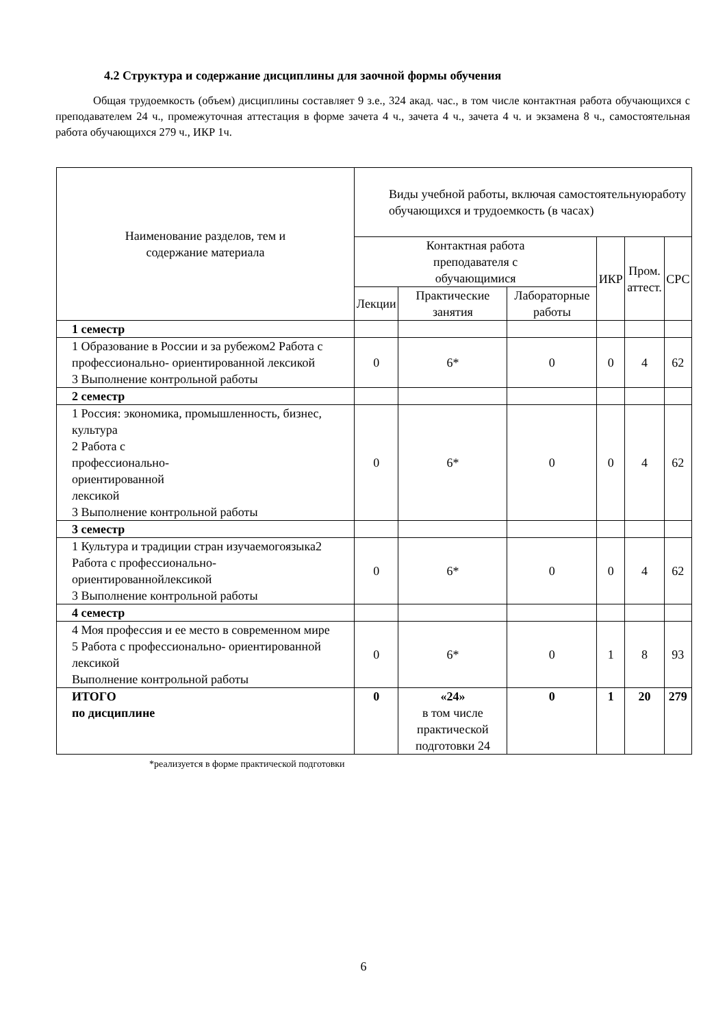4.2 Структура и содержание дисциплины для заочной формы обучения
Общая трудоемкость (объем) дисциплины составляет 9 з.е., 324 акад. час., в том числе контактная работа обучающихся с преподавателем 24 ч., промежуточная аттестация в форме зачета 4 ч., зачета 4 ч., зачета 4 ч. и экзамена 8 ч., самостоятельная работа обучающихся 279 ч., ИКР 1ч.
| Наименование разделов, тем и содержание материала | Виды учебной работы, включая самостоятельнуюработу обучающихся и трудоемкость (в часах) | | | | | |
| --- | --- | --- | --- | --- | --- | --- |
| | Контактная работа преподавателя с обучающимися | | | ИКР | Пром. аттест. | СРС |
| | Лекции | Практические занятия | Лабораторные работы | | | |
| 1 семестр | | | | | | |
| 1 Образование в России и за рубежом2 Работа с профессионально- ориентированной лексикой 3 Выполнение контрольной работы | 0 | 6* | 0 | 0 | 4 | 62 |
| 2 семестр | | | | | | |
| 1 Россия: экономика, промышленность, бизнес, культура 2 Работа с профессионально- ориентированной лексикой 3 Выполнение контрольной работы | 0 | 6* | 0 | 0 | 4 | 62 |
| 3 семестр | | | | | | |
| 1 Культура и традиции стран изучаемогоязыка2 Работа с профессионально- ориентированнойлексикой 3 Выполнение контрольной работы | 0 | 6* | 0 | 0 | 4 | 62 |
| 4 семестр | | | | | | |
| 4 Моя профессия и ее место в современном мире 5 Работа с профессионально- ориентированной лексикой Выполнение контрольной работы | 0 | 6* | 0 | 1 | 8 | 93 |
| ИТОГО по дисциплине | 0 | «24» в том числе практической подготовки 24 | 0 | 1 | 20 | 279 |
*реализуется в форме практической подготовки
6